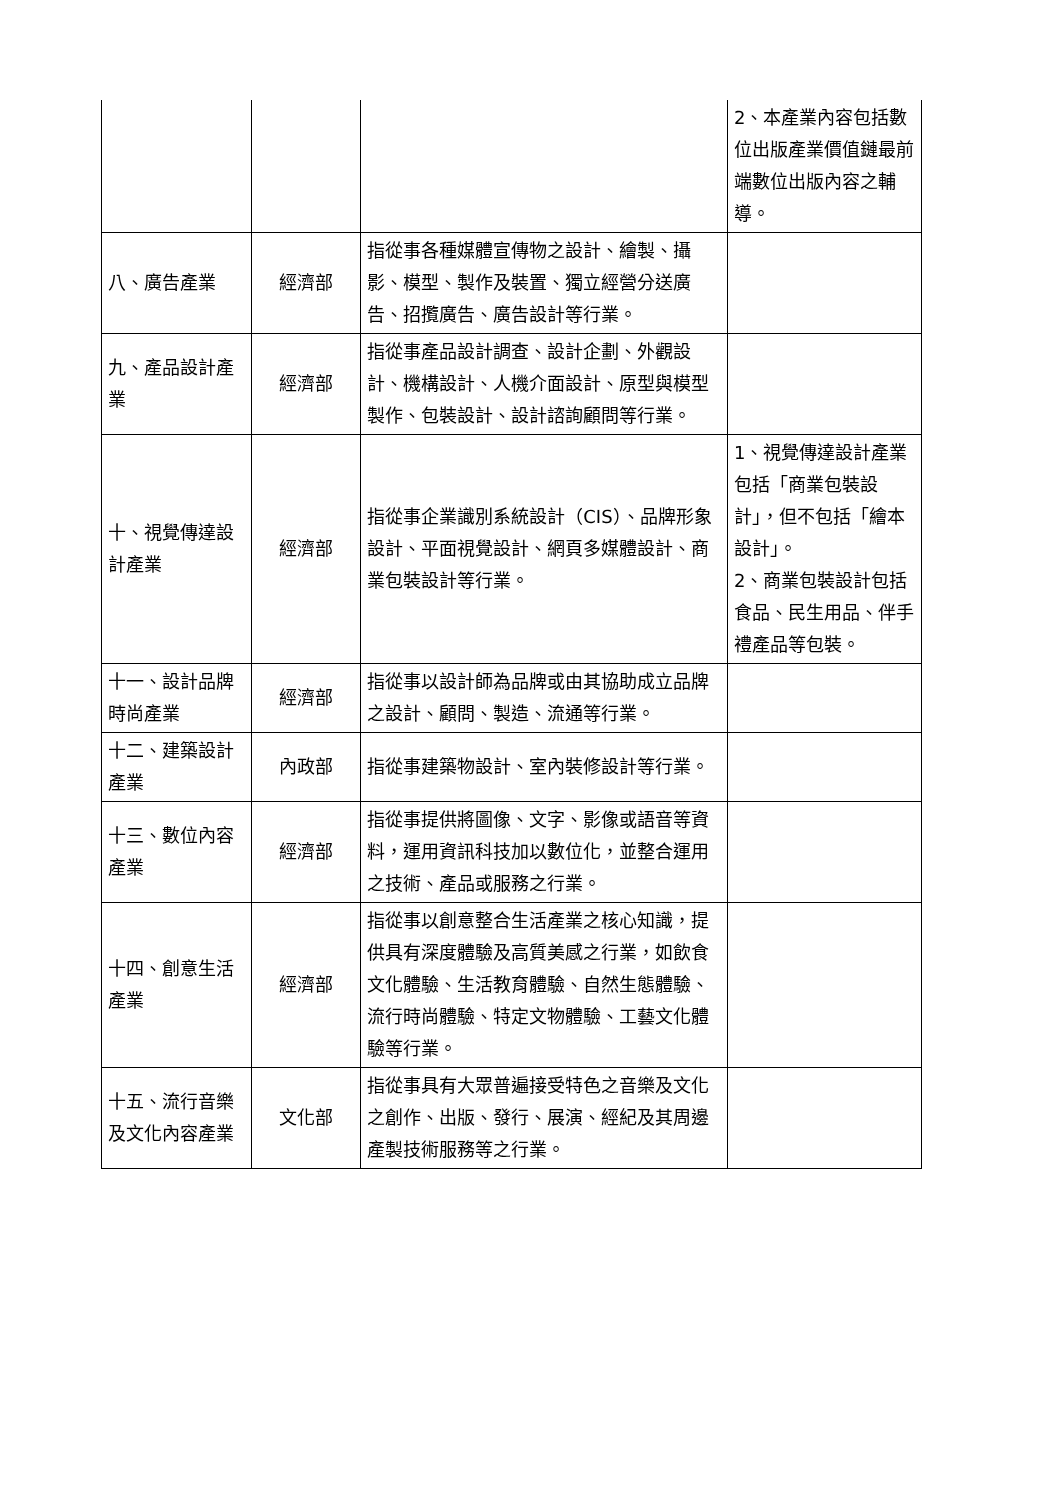| | | | 2、本產業內容包括數位出版產業價值鏈最前端數位出版內容之輔導。 |
| 八、廣告產業 | 經濟部 | 指從事各種媒體宣傳物之設計、繪製、攝影、模型、製作及裝置、獨立經營分送廣告、招攬廣告、廣告設計等行業。 | |
| 九、產品設計產業 | 經濟部 | 指從事產品設計調查、設計企劃、外觀設計、機構設計、人機介面設計、原型與模型製作、包裝設計、設計諮詢顧問等行業。 | |
| 十、視覺傳達設計產業 | 經濟部 | 指從事企業識別系統設計（CIS）、品牌形象設計、平面視覺設計、網頁多媒體設計、商業包裝設計等行業。 | 1、視覺傳達設計產業包括「商業包裝設計」，但不包括「繪本設計」。 2、商業包裝設計包括食品、民生用品、伴手禮產品等包裝。 |
| 十一、設計品牌時尚產業 | 經濟部 | 指從事以設計師為品牌或由其協助成立品牌之設計、顧問、製造、流通等行業。 | |
| 十二、建築設計產業 | 內政部 | 指從事建築物設計、室內裝修設計等行業。 | |
| 十三、數位內容產業 | 經濟部 | 指從事提供將圖像、文字、影像或語音等資料，運用資訊科技加以數位化，並整合運用之技術、產品或服務之行業。 | |
| 十四、創意生活產業 | 經濟部 | 指從事以創意整合生活產業之核心知識，提供具有深度體驗及高質美感之行業，如飲食文化體驗、生活教育體驗、自然生態體驗、流行時尚體驗、特定文物體驗、工藝文化體驗等行業。 | |
| 十五、流行音樂及文化內容產業 | 文化部 | 指從事具有大眾普遍接受特色之音樂及文化之創作、出版、發行、展演、經紀及其周邊產製技術服務等之行業。 | |